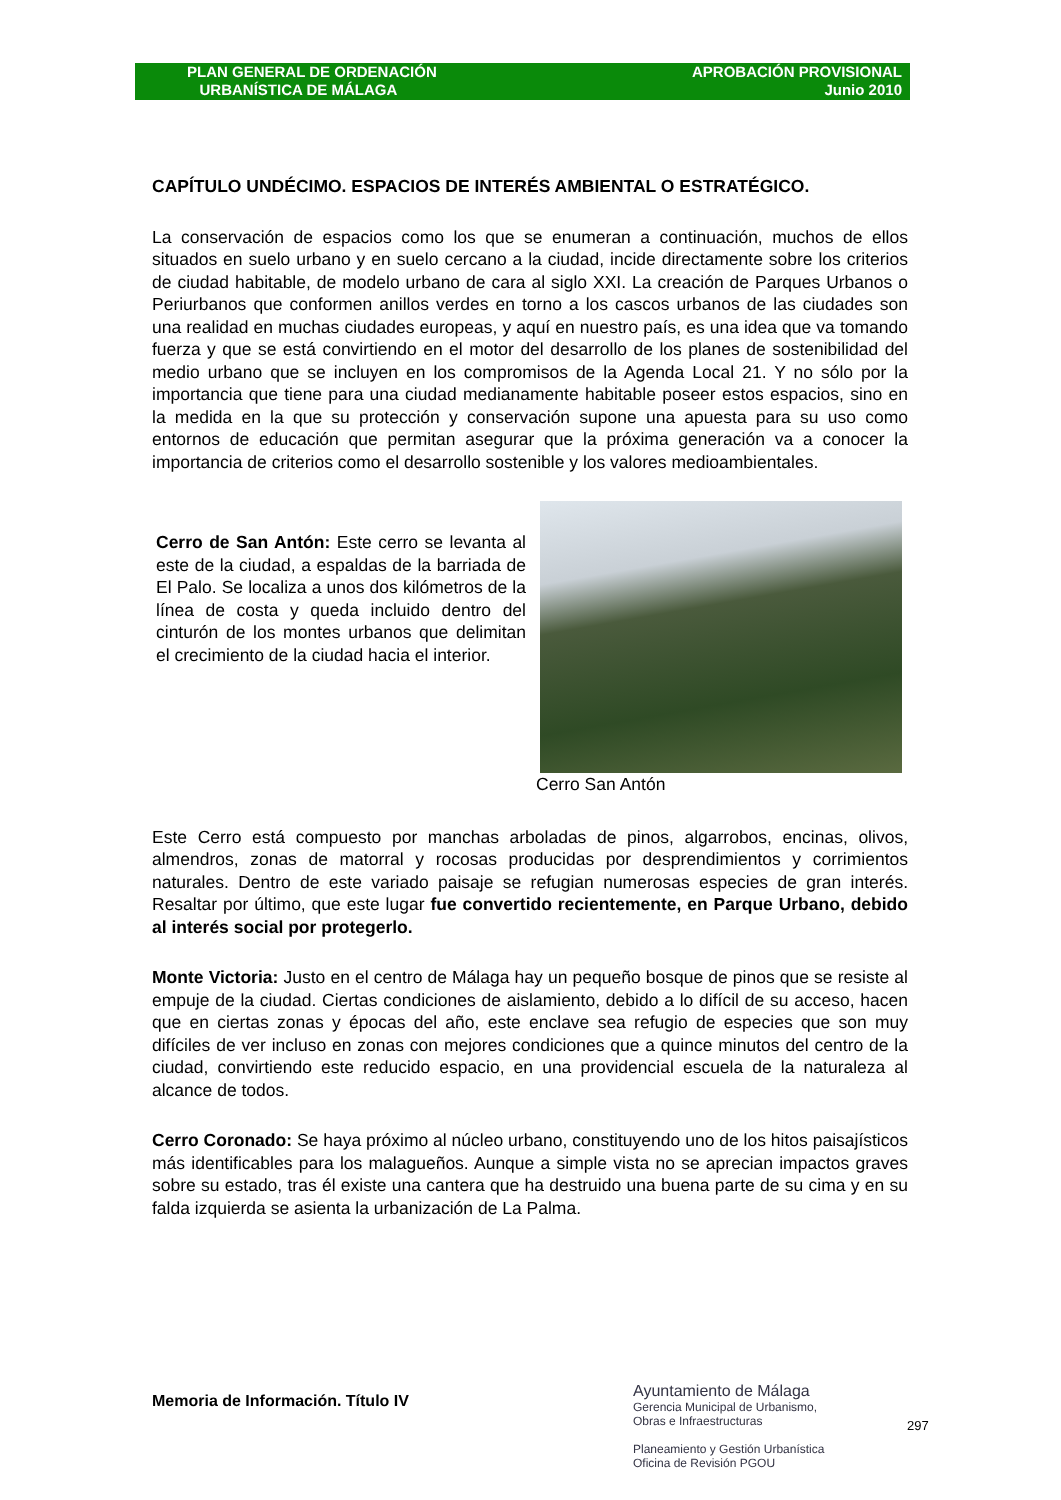PLAN GENERAL DE ORDENACIÓN
URBANÍSTICA DE MÁLAGA
APROBACIÓN PROVISIONAL
Junio 2010
CAPÍTULO UNDÉCIMO. ESPACIOS DE INTERÉS AMBIENTAL O ESTRATÉGICO.
La conservación de espacios como los que se enumeran a continuación, muchos de ellos situados en suelo urbano y en suelo cercano a la ciudad, incide directamente sobre los criterios de ciudad habitable, de modelo urbano de cara al siglo XXI. La creación de Parques Urbanos o Periurbanos que conformen anillos verdes en torno a los cascos urbanos de las ciudades son una realidad en muchas ciudades europeas, y aquí en nuestro país, es una idea que va tomando fuerza y que se está convirtiendo en el motor del desarrollo de los planes de sostenibilidad del medio urbano que se incluyen en los compromisos de la Agenda Local 21. Y no sólo por la importancia que tiene para una ciudad medianamente habitable poseer estos espacios, sino en la medida en la que su protección y conservación supone una apuesta para su uso como entornos de educación que permitan asegurar que la próxima generación va a conocer la importancia de criterios como el desarrollo sostenible y los valores medioambientales.
Cerro de San Antón: Este cerro se levanta al este de la ciudad, a espaldas de la barriada de El Palo. Se localiza a unos dos kilómetros de la línea de costa y queda incluido dentro del cinturón de los montes urbanos que delimitan el crecimiento de la ciudad hacia el interior.
Cerro San Antón
Este Cerro está compuesto por manchas arboladas de pinos, algarrobos, encinas, olivos, almendros, zonas de matorral y rocosas producidas por desprendimientos y corrimientos naturales. Dentro de este variado paisaje se refugian numerosas especies de gran interés. Resaltar por último, que este lugar fue convertido recientemente, en Parque Urbano, debido al interés social por protegerlo.
Monte Victoria: Justo en el centro de Málaga hay un pequeño bosque de pinos que se resiste al empuje de la ciudad. Ciertas condiciones de aislamiento, debido a lo difícil de su acceso, hacen que en ciertas zonas y épocas del año, este enclave sea refugio de especies que son muy difíciles de ver incluso en zonas con mejores condiciones que a quince minutos del centro de la ciudad, convirtiendo este reducido espacio, en una providencial escuela de la naturaleza al alcance de todos.
Cerro Coronado: Se haya próximo al núcleo urbano, constituyendo uno de los hitos paisajísticos más identificables para los malagueños. Aunque a simple vista no se aprecian impactos graves sobre su estado, tras él existe una cantera que ha destruido una buena parte de su cima y en su falda izquierda se asienta la urbanización de La Palma.
Memoria de Información. Título IV
Ayuntamiento de Málaga
Gerencia Municipal de Urbanismo,
Obras e Infraestructuras
Planeamiento y Gestión Urbanística
Oficina de Revisión PGOU
297